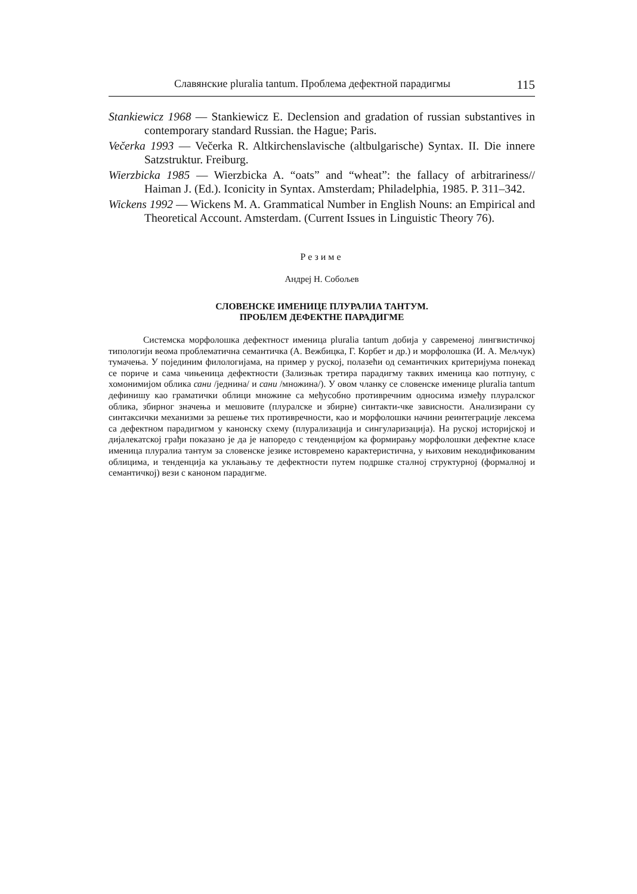Славянские pluralia tantum. Проблема дефектной парадигмы 115
Stankiewicz 1968 — Stankiewicz E. Declension and gradation of russian substantives in contemporary standard Russian. the Hague; Paris.
Večerka 1993 — Večerka R. Altkirchenslavische (altbulgarische) Syntax. II. Die innere Satzstruktur. Freiburg.
Wierzbicka 1985 — Wierzbicka A. “oats” and “wheat”: the fallacy of arbitrariness// Haiman J. (Ed.). Iconicity in Syntax. Amsterdam; Philadelphia, 1985. P. 311–342.
Wickens 1992 — Wickens M. A. Grammatical Number in English Nouns: an Empirical and Theoretical Account. Amsterdam. (Current Issues in Linguistic Theory 76).
Резиме
Андреј Н. Собољев
СЛОВЕНСКЕ ИМЕНИЦЕ ПЛУРАЛИА ТАНТУМ.
ПРОБЛЕМ ДЕФЕКТНЕ ПАРАДИГМЕ
Системска морфолошка дефектност именица pluralia tantum добија у савременој лингвистичкој типологији веома проблематична семантичка (А. Вежбицка, Г. Корбет и др.) и морфолошка (И. А. Мељчук) тумачења. У појединим филологијама, на пример у руској, полазећи од семантичких критеријума понекад се пориче и сама чињеница дефектности (Зализњак третира парадигму таквих именица као потпуну, с хомонимијом облика сани /једнина/ и сани /множина/). У овом чланку се словенске именице pluralia tantum дефинишу као граматички облици множине са међусобно противречним односима између плуралског облика, збирног значења и мешовите (плуралске и збирне) синтакти-чке зависности. Анализирани су синтаксички механизми за решење тих противречности, као и морфолошки начини реинтеграције лексема са дефектном парадигмом у канонску схему (плурализација и сингуларизација). На руској историјској и дијалекатској грађи показано је да је напоредо с тенденцијом ка формирању морфолошки дефектне класе именица плуралиа тантум за словенске језике истовремено карактеристична, у њиховим некодификованим облицима, и тенденција ка уклањању те дефектности путем подршке сталној структурној (формалној и семантичкој) вези с каноном парадигме.